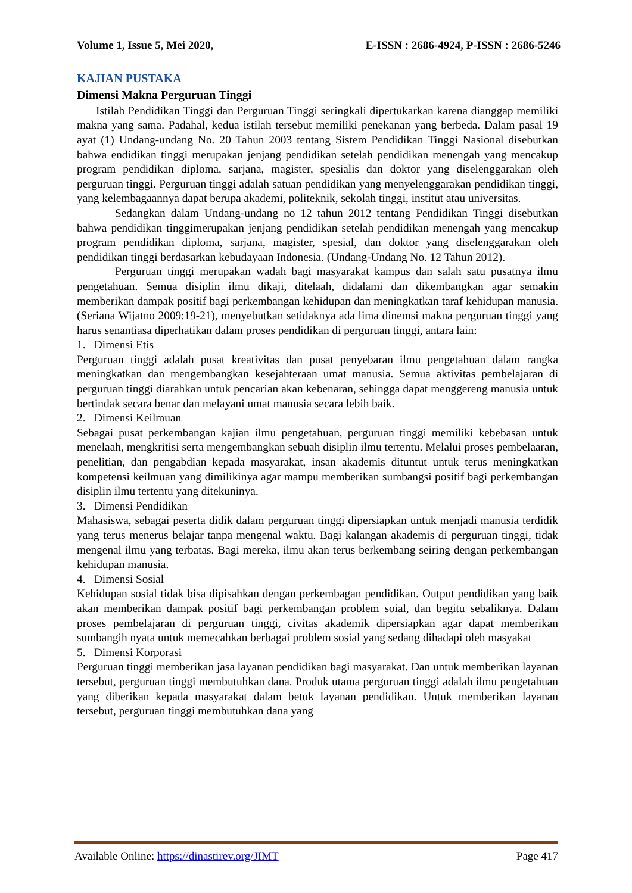Volume 1, Issue 5, Mei 2020, E-ISSN : 2686-4924, P-ISSN : 2686-5246
KAJIAN PUSTAKA
Dimensi Makna Perguruan Tinggi
Istilah Pendidikan Tinggi dan Perguruan Tinggi seringkali dipertukarkan karena dianggap memiliki makna yang sama. Padahal, kedua istilah tersebut memiliki penekanan yang berbeda. Dalam pasal 19 ayat (1) Undang-undang No. 20 Tahun 2003 tentang Sistem Pendidikan Tinggi Nasional disebutkan bahwa endidikan tinggi merupakan jenjang pendidikan setelah pendidikan menengah yang mencakup program pendidikan diploma, sarjana, magister, spesialis dan doktor yang diselenggarakan oleh perguruan tinggi. Perguruan tinggi adalah satuan pendidikan yang menyelenggarakan pendidikan tinggi, yang kelembagaannya dapat berupa akademi, politeknik, sekolah tinggi, institut atau universitas.
Sedangkan dalam Undang-undang no 12 tahun 2012 tentang Pendidikan Tinggi disebutkan bahwa pendidikan tinggimerupakan jenjang pendidikan setelah pendidikan menengah yang mencakup program pendidikan diploma, sarjana, magister, spesial, dan doktor yang diselenggarakan oleh pendidikan tinggi berdasarkan kebudayaan Indonesia. (Undang-Undang No. 12 Tahun 2012).
Perguruan tinggi merupakan wadah bagi masyarakat kampus dan salah satu pusatnya ilmu pengetahuan. Semua disiplin ilmu dikaji, ditelaah, didalami dan dikembangkan agar semakin memberikan dampak positif bagi perkembangan kehidupan dan meningkatkan taraf kehidupan manusia. (Seriana Wijatno 2009:19-21), menyebutkan setidaknya ada lima dinemsi makna perguruan tinggi yang harus senantiasa diperhatikan dalam proses pendidikan di perguruan tinggi, antara lain:
1. Dimensi Etis
Perguruan tinggi adalah pusat kreativitas dan pusat penyebaran ilmu pengetahuan dalam rangka meningkatkan dan mengembangkan kesejahteraan umat manusia. Semua aktivitas pembelajaran di perguruan tinggi diarahkan untuk pencarian akan kebenaran, sehingga dapat menggereng manusia untuk bertindak secara benar dan melayani umat manusia secara lebih baik.
2. Dimensi Keilmuan
Sebagai pusat perkembangan kajian ilmu pengetahuan, perguruan tinggi memiliki kebebasan untuk menelaah, mengkritisi serta mengembangkan sebuah disiplin ilmu tertentu. Melalui proses pembelaaran, penelitian, dan pengabdian kepada masyarakat, insan akademis dituntut untuk terus meningkatkan kompetensi keilmuan yang dimilikinya agar mampu memberikan sumbangsi positif bagi perkembangan disiplin ilmu tertentu yang ditekuninya.
3. Dimensi Pendidikan
Mahasiswa, sebagai peserta didik dalam perguruan tinggi dipersiapkan untuk menjadi manusia terdidik yang terus menerus belajar tanpa mengenal waktu. Bagi kalangan akademis di perguruan tinggi, tidak mengenal ilmu yang terbatas. Bagi mereka, ilmu akan terus berkembang seiring dengan perkembangan kehidupan manusia.
4. Dimensi Sosial
Kehidupan sosial tidak bisa dipisahkan dengan perkembagan pendidikan. Output pendidikan yang baik akan memberikan dampak positif bagi perkembangan problem soial, dan begitu sebaliknya. Dalam proses pembelajaran di perguruan tinggi, civitas akademik dipersiapkan agar dapat memberikan sumbangih nyata untuk memecahkan berbagai problem sosial yang sedang dihadapi oleh masyakat
5. Dimensi Korporasi
Perguruan tinggi memberikan jasa layanan pendidikan bagi masyarakat. Dan untuk memberikan layanan tersebut, perguruan tinggi membutuhkan dana. Produk utama perguruan tinggi adalah ilmu pengetahuan yang diberikan kepada masyarakat dalam betuk layanan pendidikan. Untuk memberikan layanan tersebut, perguruan tinggi membutuhkan dana yang
Available Online: https://dinastirev.org/JIMT Page 417